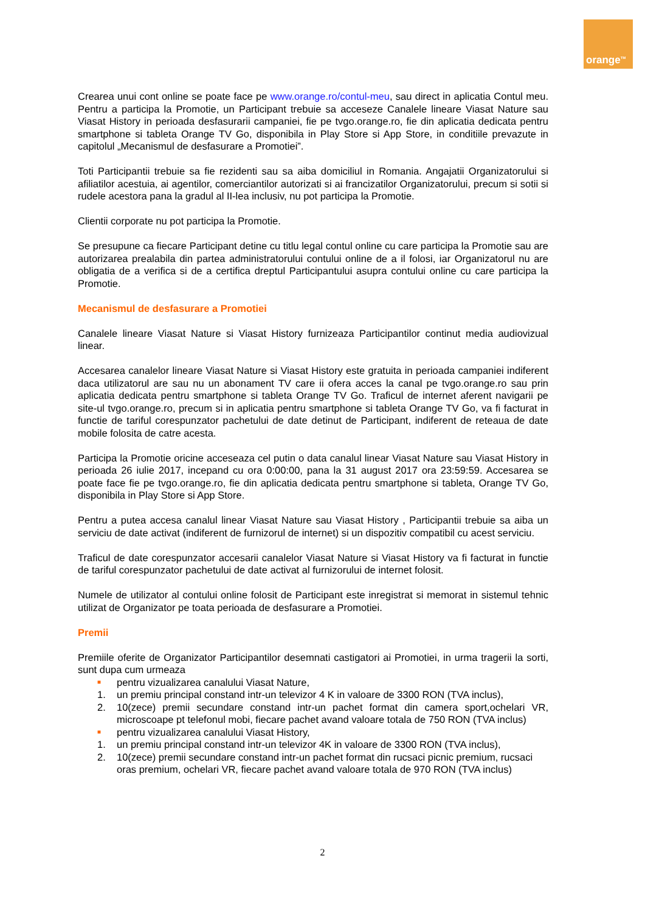orange<sup>TM</sup>
Crearea unui cont online se poate face pe www.orange.ro/contul-meu, sau direct in aplicatia Contul meu. Pentru a participa la Promotie, un Participant trebuie sa acceseze Canalele lineare Viasat Nature sau Viasat History in perioada desfasurarii campaniei, fie pe tvgo.orange.ro, fie din aplicatia dedicata pentru smartphone si tableta Orange TV Go, disponibila in Play Store si App Store, in conditiile prevazute in capitolul „Mecanismul de desfasurare a Promotiei”.
Toti Participantii trebuie sa fie rezidenti sau sa aiba domiciliul in Romania. Angajatii Organizatorului si afiliatilor acestuia, ai agentilor, comerciantilor autorizati si ai francizatilor Organizatorului, precum si sotii si rudele acestora pana la gradul al II-lea inclusiv, nu pot participa la Promotie.
Clientii corporate nu pot participa la Promotie.
Se presupune ca fiecare Participant detine cu titlu legal contul online cu care participa la Promotie sau are autorizarea prealabila din partea administratorului contului online de a il folosi, iar Organizatorul nu are obligatia de a verifica si de a certifica dreptul Participantului asupra contului online cu care participa la Promotie.
Mecanismul de desfasurare a Promotiei
Canalele lineare Viasat Nature si Viasat History furnizeaza Participantilor continut media audiovizual linear.
Accesarea canalelor lineare Viasat Nature si Viasat History este gratuita in perioada campaniei indiferent daca utilizatorul are sau nu un abonament TV care ii ofera acces la canal pe tvgo.orange.ro sau prin aplicatia dedicata pentru smartphone si tableta Orange TV Go. Traficul de internet aferent navigarii pe site-ul tvgo.orange.ro, precum si in aplicatia pentru smartphone si tableta Orange TV Go, va fi facturat in functie de tariful corespunzator pachetului de date detinut de Participant, indiferent de reteaua de date mobile folosita de catre acesta.
Participa la Promotie oricine acceseaza cel putin o data canalul linear Viasat Nature sau Viasat History in perioada 26 iulie 2017, incepand cu ora 0:00:00, pana la 31 august 2017 ora 23:59:59. Accesarea se poate face fie pe tvgo.orange.ro, fie din aplicatia dedicata pentru smartphone si tableta, Orange TV Go, disponibila in Play Store si App Store.
Pentru a putea accesa canalul linear Viasat Nature sau Viasat History , Participantii trebuie sa aiba un serviciu de date activat (indiferent de furnizorul de internet) si un dispozitiv compatibil cu acest serviciu.
Traficul de date corespunzator accesarii canalelor Viasat Nature si Viasat History va fi facturat in functie de tariful corespunzator pachetului de date activat al furnizorului de internet folosit.
Numele de utilizator al contului online folosit de Participant este inregistrat si memorat in sistemul tehnic utilizat de Organizator pe toata perioada de desfasurare a Promotiei.
Premii
Premiile oferite de Organizator Participantilor desemnati castigatori ai Promotiei, in urma tragerii la sorti, sunt dupa cum urmeaza
■ pentru vizualizarea canalului Viasat Nature,
1. un premiu principal constand intr-un televizor 4 K in valoare de 3300 RON (TVA inclus),
2. 10(zece) premii secundare constand intr-un pachet format din camera sport,ochelari VR, microscoape pt telefonul mobi, fiecare pachet avand valoare totala de 750 RON (TVA inclus)
■ pentru vizualizarea canalului Viasat History,
1. un premiu principal constand intr-un televizor 4K in valoare de 3300 RON (TVA inclus),
2. 10(zece) premii secundare constand intr-un pachet format din rucsaci picnic premium, rucsaci oras premium, ochelari VR, fiecare pachet avand valoare totala de 970 RON (TVA inclus)
2